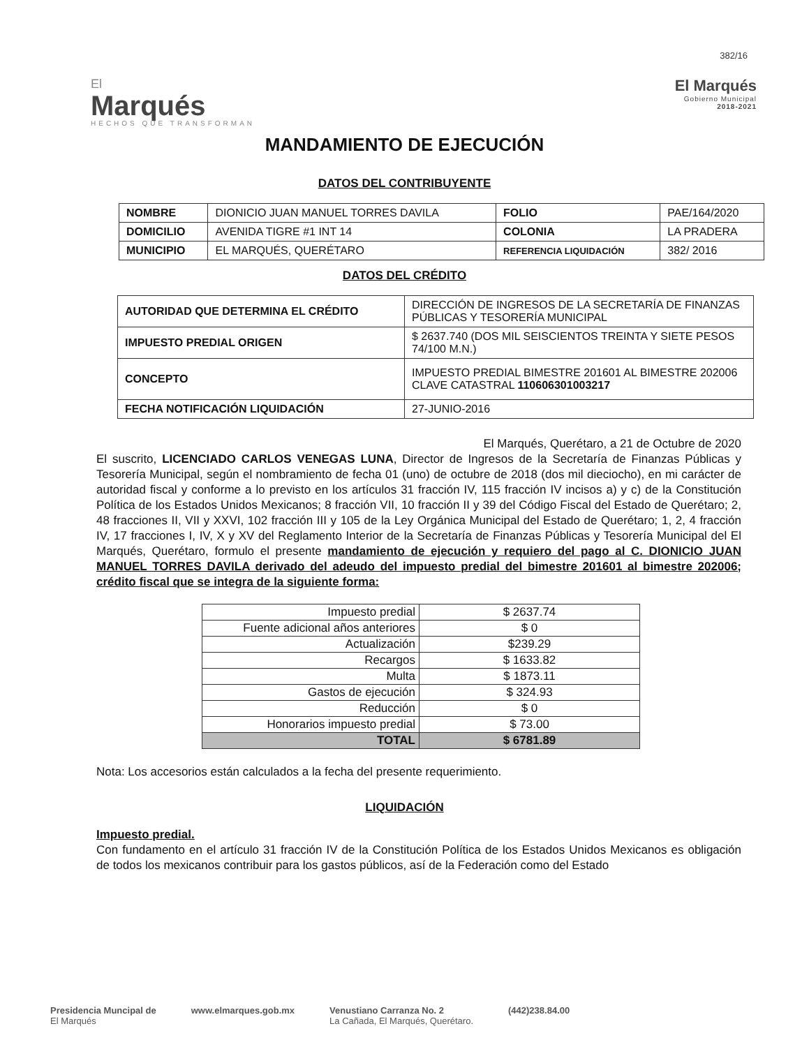382/16
El
Marqués
HECHOS QUE TRANSFORMAN
El Marqués
Gobierno Municipal
2018-2021
MANDAMIENTO DE EJECUCIÓN
DATOS DEL CONTRIBUYENTE
| NOMBRE | DIONICIO JUAN MANUEL TORRES DAVILA | FOLIO | PAE/164/2020 |
| DOMICILIO | AVENIDA TIGRE #1 INT 14 | COLONIA | LA PRADERA |
| MUNICIPIO | EL MARQUÉS, QUERÉTARO | REFERENCIA LIQUIDACIÓN | 382/ 2016 |
DATOS DEL CRÉDITO
| AUTORIDAD QUE DETERMINA EL CRÉDITO | DIRECCIÓN DE INGRESOS DE LA SECRETARÍA DE FINANZAS PÚBLICAS Y TESORERÍA MUNICIPAL |
| IMPUESTO PREDIAL ORIGEN | $ 2637.740 (DOS MIL SEISCIENTOS TREINTA Y SIETE PESOS 74/100 M.N.) |
| CONCEPTO | IMPUESTO PREDIAL BIMESTRE 201601 AL BIMESTRE 202006 CLAVE CATASTRAL 110606301003217 |
| FECHA NOTIFICACIÓN LIQUIDACIÓN | 27-JUNIO-2016 |
El Marqués, Querétaro, a 21 de Octubre de 2020
El suscrito, LICENCIADO CARLOS VENEGAS LUNA, Director de Ingresos de la Secretaría de Finanzas Públicas y Tesorería Municipal, según el nombramiento de fecha 01 (uno) de octubre de 2018 (dos mil dieciocho), en mi carácter de autoridad fiscal y conforme a lo previsto en los artículos 31 fracción IV, 115 fracción IV incisos a) y c) de la Constitución Política de los Estados Unidos Mexicanos; 8 fracción VII, 10 fracción II y 39 del Código Fiscal del Estado de Querétaro; 2, 48 fracciones II, VII y XXVI, 102 fracción III y 105 de la Ley Orgánica Municipal del Estado de Querétaro; 1, 2, 4 fracción IV, 17 fracciones I, IV, X y XV del Reglamento Interior de la Secretaría de Finanzas Públicas y Tesorería Municipal del El Marqués, Querétaro, formulo el presente mandamiento de ejecución y requiero del pago al C. DIONICIO JUAN MANUEL TORRES DAVILA derivado del adeudo del impuesto predial del bimestre 201601 al bimestre 202006; crédito fiscal que se integra de la siguiente forma:
| Impuesto predial | $ 2637.74 |
| Fuente adicional años anteriores | $ 0 |
| Actualización | $239.29 |
| Recargos | $ 1633.82 |
| Multa | $ 1873.11 |
| Gastos de ejecución | $ 324.93 |
| Reducción | $ 0 |
| Honorarios impuesto predial | $ 73.00 |
| TOTAL | $ 6781.89 |
Nota: Los accesorios están calculados a la fecha del presente requerimiento.
LIQUIDACIÓN
Impuesto predial.
Con fundamento en el artículo 31 fracción IV de la Constitución Política de los Estados Unidos Mexicanos es obligación de todos los mexicanos contribuir para los gastos públicos, así de la Federación como del Estado
Presidencia Muncipal de
El Marqués
www.elmarques.gob.mx Venustiano Carranza No. 2
La Cañada, El Marqués, Querétaro.
(442)238.84.00